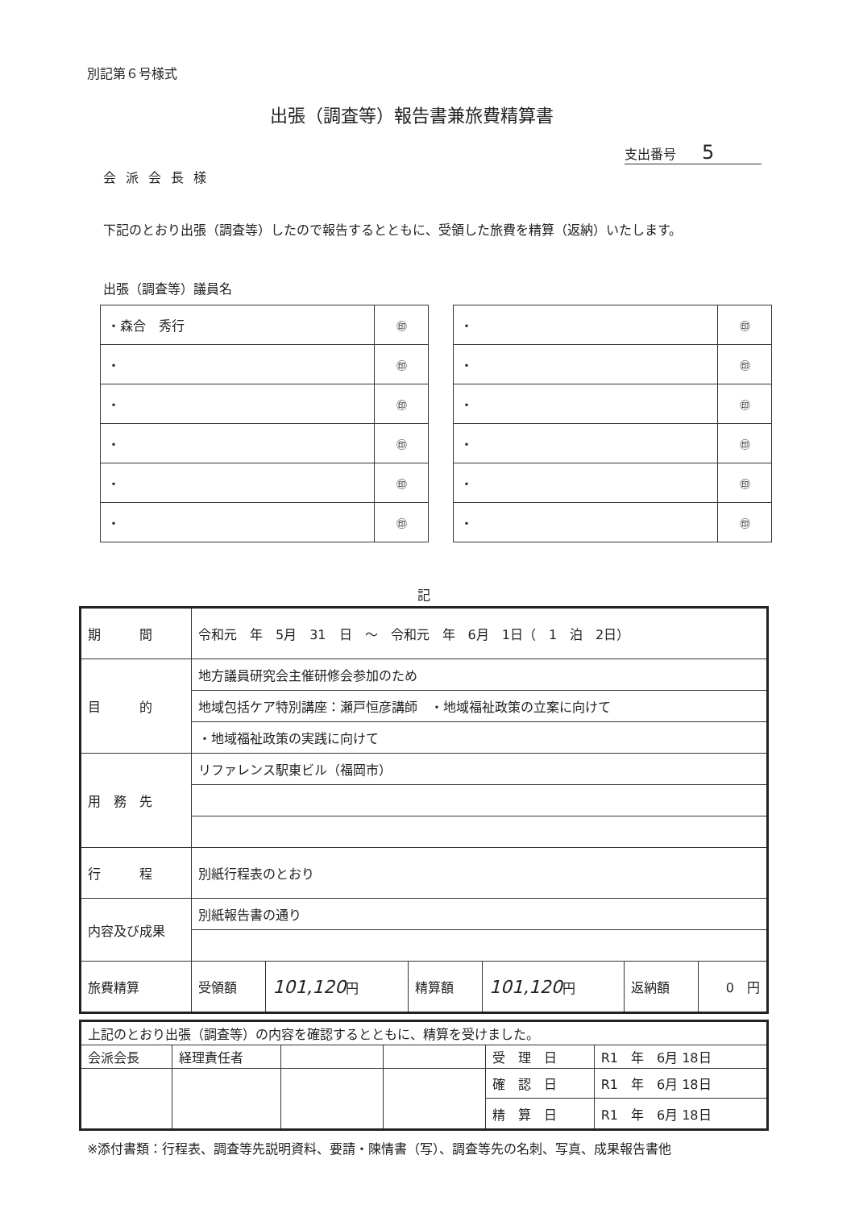別記第６号様式
出張（調査等）報告書兼旅費精算書
支出番号　　5
会派会長様
下記のとおり出張（調査等）したので報告するとともに、受領した旅費を精算（返納）いたします。
出張（調査等）議員名
| ・森合 秀行 | ㊞ |
| ・ | ㊞ |
| ・ | ㊞ |
| ・ | ㊞ |
| ・ | ㊞ |
| ・ | ㊞ |
| ・ | ㊞ |
| ・ | ㊞ |
| ・ | ㊞ |
| ・ | ㊞ |
| ・ | ㊞ |
| ・ | ㊞ |
記
| 期 間 | 令和元 年 5月 31 日 ～ 令和元 年 6月 1日（ 1 泊 2日） | | | | | |
| 目 的 | 地方議員研究会主催研修会参加のため | | | | | |
| | 地域包括ケア特別講座：瀬戸恒彦講師 ・地域福祉政策の立案に向けて | | | | | |
| | ・地域福祉政策の実践に向けて | | | | | |
| 用 務 先 | リファレンス駅東ビル（福岡市） | | | | | |
| 行 程 | 別紙行程表のとおり | | | | | |
| 内容及び成果 | 別紙報告書の通り | | | | | |
| 旅費精算 | 受領額 | 101,120 円 | 精算額 | 101,120 円 | 返納額 | 0 円 |
| 上記のとおり出張（調査等）の内容を確認するとともに、精算を受けました。 | | | | | |
| 会派会長 | 経理責任者 | | | 受 理 日 | R1 年 6月 18日 |
| | | | | 確 認 日 | R1 年 6月 18日 |
| | | | | 精 算 日 | R1 年 6月 18日 |
※添付書類：行程表、調査等先説明資料、要請・陳情書（写）、調査等先の名刺、写真、成果報告書他